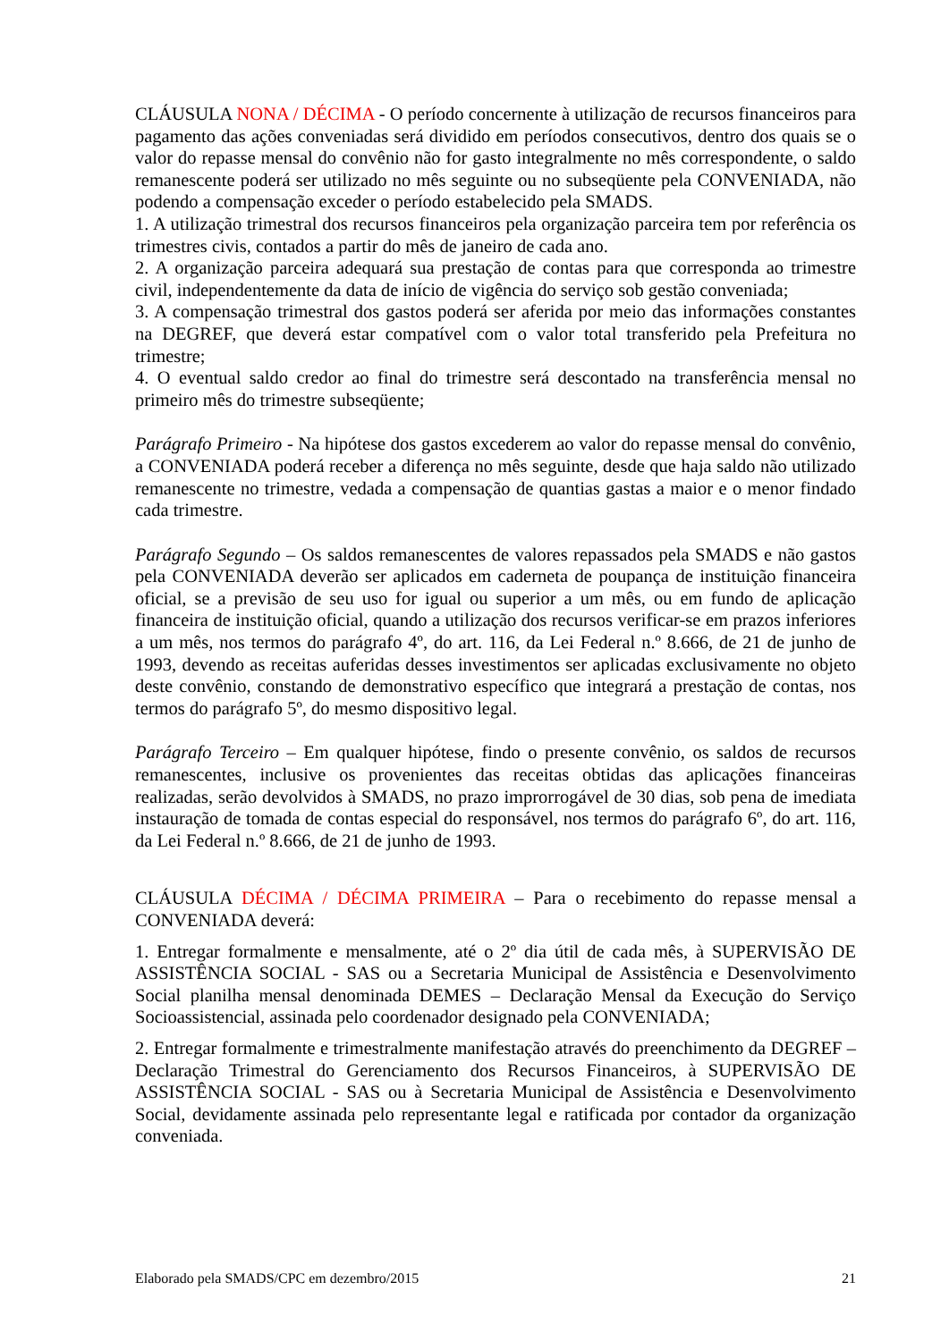CLÁUSULA NONA / DÉCIMA - O período concernente à utilização de recursos financeiros para pagamento das ações conveniadas será dividido em períodos consecutivos, dentro dos quais se o valor do repasse mensal do convênio não for gasto integralmente no mês correspondente, o saldo remanescente poderá ser utilizado no mês seguinte ou no subseqüente pela CONVENIADA, não podendo a compensação exceder o período estabelecido pela SMADS.
1. A utilização trimestral dos recursos financeiros pela organização parceira tem por referência os trimestres civis, contados a partir do mês de janeiro de cada ano.
2. A organização parceira adequará sua prestação de contas para que corresponda ao trimestre civil, independentemente da data de início de vigência do serviço sob gestão conveniada;
3. A compensação trimestral dos gastos poderá ser aferida por meio das informações constantes na DEGREF, que deverá estar compatível com o valor total transferido pela Prefeitura no trimestre;
4. O eventual saldo credor ao final do trimestre será descontado na transferência mensal no primeiro mês do trimestre subseqüente;
Parágrafo Primeiro - Na hipótese dos gastos excederem ao valor do repasse mensal do convênio, a CONVENIADA poderá receber a diferença no mês seguinte, desde que haja saldo não utilizado remanescente no trimestre, vedada a compensação de quantias gastas a maior e o menor findado cada trimestre.
Parágrafo Segundo – Os saldos remanescentes de valores repassados pela SMADS e não gastos pela CONVENIADA deverão ser aplicados em caderneta de poupança de instituição financeira oficial, se a previsão de seu uso for igual ou superior a um mês, ou em fundo de aplicação financeira de instituição oficial, quando a utilização dos recursos verificar-se em prazos inferiores a um mês, nos termos do parágrafo 4º, do art. 116, da Lei Federal n.º 8.666, de 21 de junho de 1993, devendo as receitas auferidas desses investimentos ser aplicadas exclusivamente no objeto deste convênio, constando de demonstrativo específico que integrará a prestação de contas, nos termos do parágrafo 5º, do mesmo dispositivo legal.
Parágrafo Terceiro – Em qualquer hipótese, findo o presente convênio, os saldos de recursos remanescentes, inclusive os provenientes das receitas obtidas das aplicações financeiras realizadas, serão devolvidos à SMADS, no prazo improrrogável de 30 dias, sob pena de imediata instauração de tomada de contas especial do responsável, nos termos do parágrafo 6º, do art. 116, da Lei Federal n.º 8.666, de 21 de junho de 1993.
CLÁUSULA DÉCIMA / DÉCIMA PRIMEIRA – Para o recebimento do repasse mensal a CONVENIADA deverá:
1. Entregar formalmente e mensalmente, até o 2º dia útil de cada mês, à SUPERVISÃO DE ASSISTÊNCIA SOCIAL - SAS ou a Secretaria Municipal de Assistência e Desenvolvimento Social planilha mensal denominada DEMES – Declaração Mensal da Execução do Serviço Socioassistencial, assinada pelo coordenador designado pela CONVENIADA;
2. Entregar formalmente e trimestralmente manifestação através do preenchimento da DEGREF – Declaração Trimestral do Gerenciamento dos Recursos Financeiros, à SUPERVISÃO DE ASSISTÊNCIA SOCIAL - SAS ou à Secretaria Municipal de Assistência e Desenvolvimento Social, devidamente assinada pelo representante legal e ratificada por contador da organização conveniada.
Elaborado pela SMADS/CPC em dezembro/2015 21